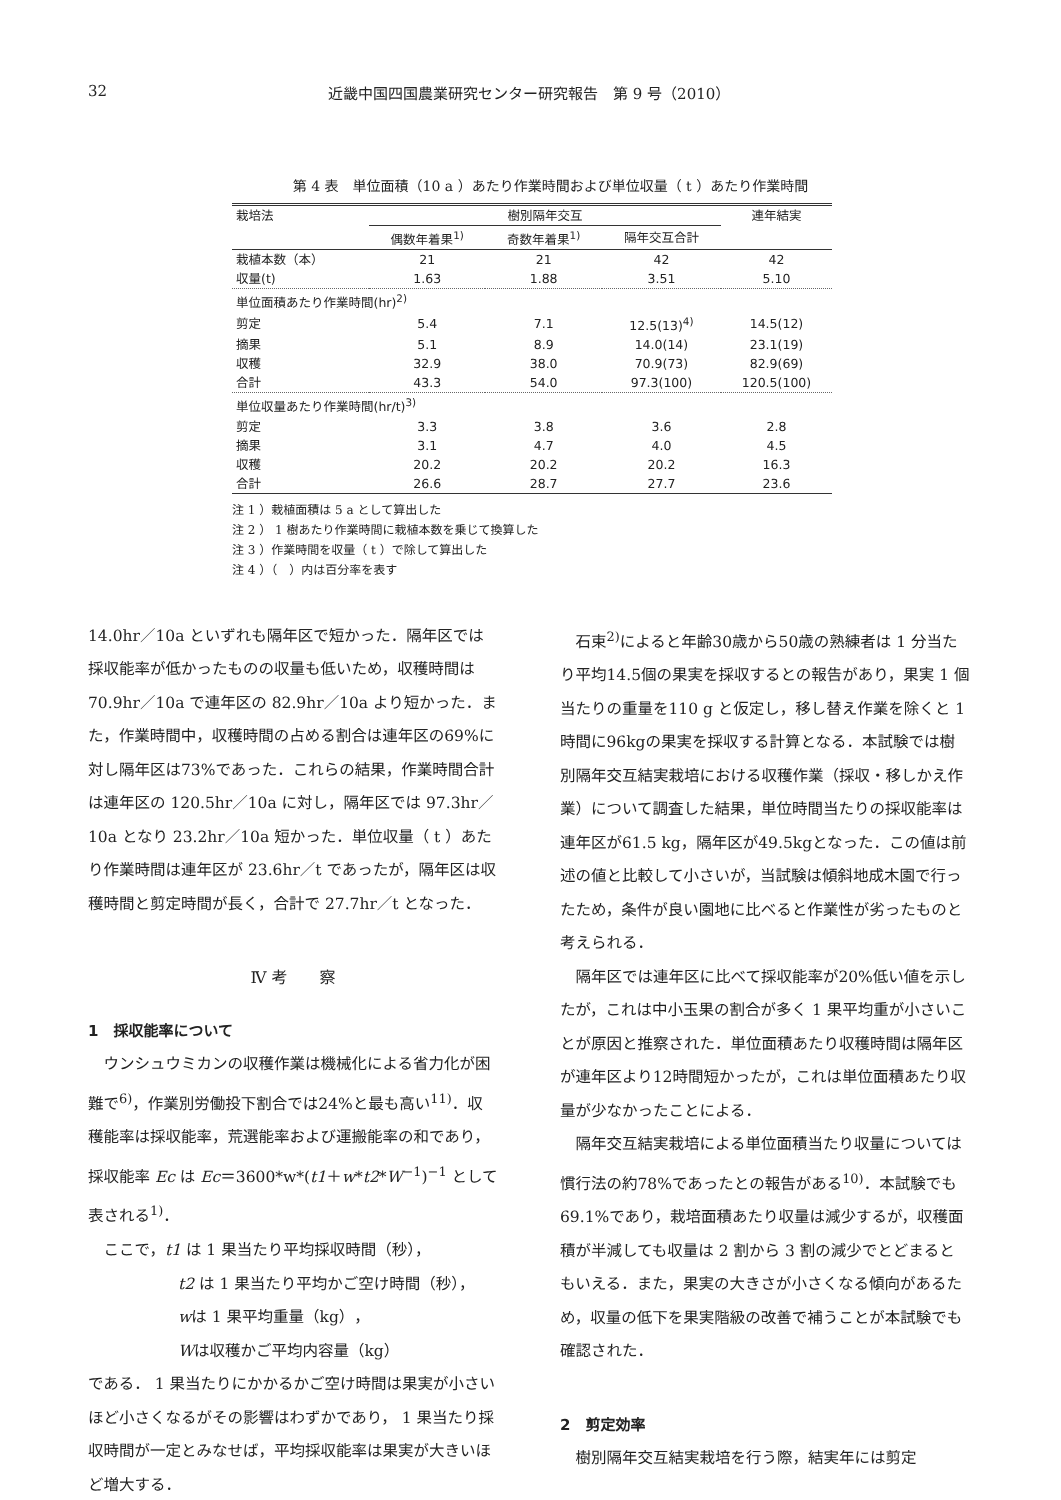32 近畿中国四国農業研究センター研究報告　第 9 号（2010）
第 4 表　単位面積（10 a ）あたり作業時間および単位収量（ t ）あたり作業時間
| 栽培法 | 樹別隔年交互 | | | 連年結実 |
| --- | --- | --- | --- | --- |
| | 偶数年着果<sup>1)</sup> | 奇数年着果<sup>1)</sup> | 隔年交互合計 | |
| 栽植本数（本） | 21 | 21 | 42 | 42 |
| 収量(t) | 1.63 | 1.88 | 3.51 | 5.10 |
| 単位面積あたり作業時間(hr)<sup>2)</sup> | | | | |
| 剪定 | 5.4 | 7.1 | 12.5(13)<sup>4)</sup> | 14.5(12) |
| 摘果 | 5.1 | 8.9 | 14.0(14) | 23.1(19) |
| 収穫 | 32.9 | 38.0 | 70.9(73) | 82.9(69) |
| 合計 | 43.3 | 54.0 | 97.3(100) | 120.5(100) |
| 単位収量あたり作業時間(hr/t)<sup>3)</sup> | | | | |
| 剪定 | 3.3 | 3.8 | 3.6 | 2.8 |
| 摘果 | 3.1 | 4.7 | 4.0 | 4.5 |
| 収穫 | 20.2 | 20.2 | 20.2 | 16.3 |
| 合計 | 26.6 | 28.7 | 27.7 | 23.6 |
注 1 ）栽植面積は 5 a として算出した
注 2 ） 1 樹あたり作業時間に栽植本数を乗じて換算した
注 3 ）作業時間を収量（ t ）で除して算出した
注 4 ）（　）内は百分率を表す
14.0hr／10a といずれも隔年区で短かった．隔年区では採収能率が低かったものの収量も低いため，収穫時間は 70.9hr／10a で連年区の 82.9hr／10a より短かった．また，作業時間中，収穫時間の占める割合は連年区の69%に対し隔年区は73%であった．これらの結果，作業時間合計は連年区の 120.5hr／10a に対し，隔年区では 97.3hr／10a となり 23.2hr／10a 短かった．単位収量（ t ）あたり作業時間は連年区が 23.6hr／t であったが，隔年区は収穫時間と剪定時間が長く，合計で 27.7hr／t となった．
Ⅳ 考　　察
1　採収能率について
　ウンシュウミカンの収穫作業は機械化による省力化が困難で<sup>6)</sup>，作業別労働投下割合では24%と最も高い<sup>11)</sup>．収穫能率は採収能率，荒選能率および運搬能率の和であり，採収能率 Ec は Ec＝3600*w*(t1＋w*t2*W<sup>−1</sup>)<sup>−1</sup> として表される<sup>1)</sup>．
　ここで，t1 は 1 果当たり平均採収時間（秒），
t2 は 1 果当たり平均かご空け時間（秒），
wは 1 果平均重量（kg），
Wは収穫かご平均内容量（kg）
である． 1 果当たりにかかるかご空け時間は果実が小さいほど小さくなるがその影響はわずかであり， 1 果当たり採収時間が一定とみなせば，平均採収能率は果実が大きいほど増大する．
　石束<sup>2)</sup>によると年齢30歳から50歳の熟練者は 1 分当たり平均14.5個の果実を採収するとの報告があり，果実 1 個当たりの重量を110 g と仮定し，移し替え作業を除くと 1 時間に96kgの果実を採収する計算となる．本試験では樹別隔年交互結実栽培における収穫作業（採収・移しかえ作業）について調査した結果，単位時間当たりの採収能率は連年区が61.5 kg，隔年区が49.5kgとなった．この値は前述の値と比較して小さいが，当試験は傾斜地成木園で行ったため，条件が良い園地に比べると作業性が劣ったものと考えられる．
　隔年区では連年区に比べて採収能率が20%低い値を示したが，これは中小玉果の割合が多く 1 果平均重が小さいことが原因と推察された．単位面積あたり収穫時間は隔年区が連年区より12時間短かったが，これは単位面積あたり収量が少なかったことによる．
　隔年交互結実栽培による単位面積当たり収量については慣行法の約78%であったとの報告がある<sup>10)</sup>．本試験でも69.1%であり，栽培面積あたり収量は減少するが，収穫面積が半減しても収量は 2 割から 3 割の減少でとどまるともいえる．また，果実の大きさが小さくなる傾向があるため，収量の低下を果実階級の改善で補うことが本試験でも確認された．
2　剪定効率
　樹別隔年交互結実栽培を行う際，結実年には剪定